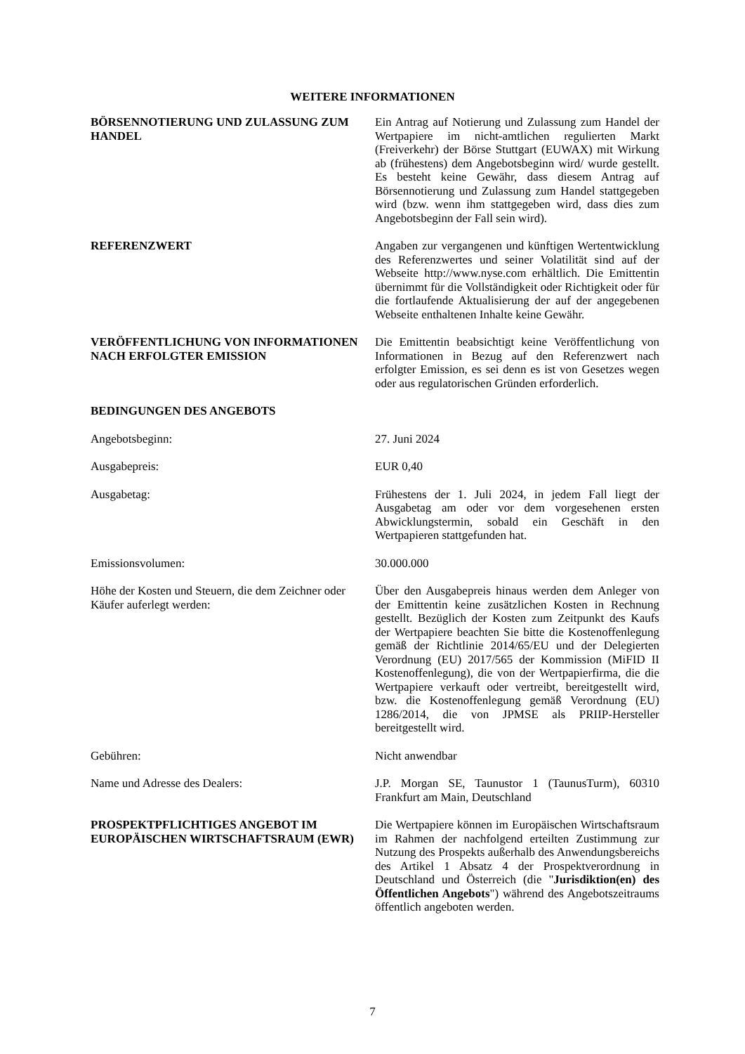WEITERE INFORMATIONEN
BÖRSENNOTIERUNG UND ZULASSUNG ZUM HANDEL
Ein Antrag auf Notierung und Zulassung zum Handel der Wertpapiere im nicht-amtlichen regulierten Markt (Freiverkehr) der Börse Stuttgart (EUWAX) mit Wirkung ab (frühestens) dem Angebotsbeginn wird/ wurde gestellt. Es besteht keine Gewähr, dass diesem Antrag auf Börsennotierung und Zulassung zum Handel stattgegeben wird (bzw. wenn ihm stattgegeben wird, dass dies zum Angebotsbeginn der Fall sein wird).
REFERENZWERT Angaben zur vergangenen und künftigen Wertentwicklung des Referenzwertes und seiner Volatilität sind auf der Webseite http://www.nyse.com erhältlich. Die Emittentin übernimmt für die Vollständigkeit oder Richtigkeit oder für die fortlaufende Aktualisierung der auf der angegebenen Webseite enthaltenen Inhalte keine Gewähr.
VERÖFFENTLICHUNG VON INFORMATIONEN NACH ERFOLGTER EMISSION
Die Emittentin beabsichtigt keine Veröffentlichung von Informationen in Bezug auf den Referenzwert nach erfolgter Emission, es sei denn es ist von Gesetzes wegen oder aus regulatorischen Gründen erforderlich.
BEDINGUNGEN DES ANGEBOTS
Angebotsbeginn: 27. Juni 2024
Ausgabepreis: EUR 0,40
Ausgabetag: Frühestens der 1. Juli 2024, in jedem Fall liegt der Ausgabetag am oder vor dem vorgesehenen ersten Abwicklungstermin, sobald ein Geschäft in den Wertpapieren stattgefunden hat.
Emissionsvolumen: 30.000.000
Höhe der Kosten und Steuern, die dem Zeichner oder Käufer auferlegt werden:
Über den Ausgabepreis hinaus werden dem Anleger von der Emittentin keine zusätzlichen Kosten in Rechnung gestellt. Bezüglich der Kosten zum Zeitpunkt des Kaufs der Wertpapiere beachten Sie bitte die Kostenoffenlegung gemäß der Richtlinie 2014/65/EU und der Delegierten Verordnung (EU) 2017/565 der Kommission (MiFID II Kostenoffenlegung), die von der Wertpapierfirma, die die Wertpapiere verkauft oder vertreibt, bereitgestellt wird, bzw. die Kostenoffenlegung gemäß Verordnung (EU) 1286/2014, die von JPMSE als PRIIP-Hersteller bereitgestellt wird.
Gebühren: Nicht anwendbar
Name und Adresse des Dealers: J.P. Morgan SE, Taunustor 1 (TaunusTurm), 60310 Frankfurt am Main, Deutschland
PROSPEKTPFLICHTIGES ANGEBOT IM EUROPÄISCHEN WIRTSCHAFTSRAUM (EWR)
Die Wertpapiere können im Europäischen Wirtschaftsraum im Rahmen der nachfolgend erteilten Zustimmung zur Nutzung des Prospekts außerhalb des Anwendungsbereichs des Artikel 1 Absatz 4 der Prospektverordnung in Deutschland und Österreich (die "Jurisdiktion(en) des Öffentlichen Angebots") während des Angebotszeitraums öffentlich angeboten werden.
7